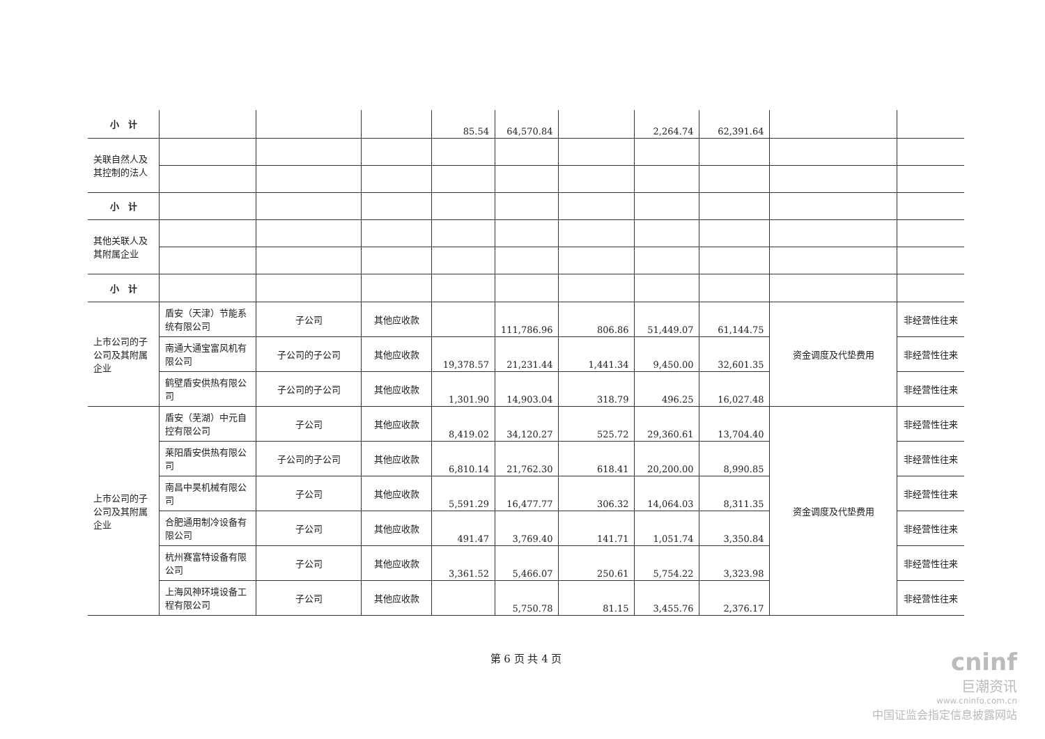| 小 计 | | | | 85.54 | 64,570.84 | | 2,264.74 | 62,391.64 | | |
| 关联自然人及其控制的法人 | | | | | | | | | | |
| 小 计 | | | | | | | | | | |
| 其他关联人及其附属企业 | | | | | | | | | | |
| 小 计 | | | | | | | | | | |
| 上市公司的子公司及其附属企业 | 盾安（天津）节能系统有限公司 | 子公司 | 其他应收款 | | 111,786.96 | 806.86 | 51,449.07 | 61,144.75 | 资金调度及代垫费用 | 非经营性往来 |
| | 南通大通宝富风机有限公司 | 子公司的子公司 | 其他应收款 | 19,378.57 | 21,231.44 | 1,441.34 | 9,450.00 | 32,601.35 | | 非经营性往来 |
| | 鹤壁盾安供热有限公司 | 子公司的子公司 | 其他应收款 | 1,301.90 | 14,903.04 | 318.79 | 496.25 | 16,027.48 | | 非经营性往来 |
| 上市公司的子公司及其附属企业 | 盾安（芜湖）中元自控有限公司 | 子公司 | 其他应收款 | 8,419.02 | 34,120.27 | 525.72 | 29,360.61 | 13,704.40 | 资金调度及代垫费用 | 非经营性往来 |
| | 莱阳盾安供热有限公司 | 子公司的子公司 | 其他应收款 | 6,810.14 | 21,762.30 | 618.41 | 20,200.00 | 8,990.85 | | 非经营性往来 |
| | 南昌中昊机械有限公司 | 子公司 | 其他应收款 | 5,591.29 | 16,477.77 | 306.32 | 14,064.03 | 8,311.35 | | 非经营性往来 |
| | 合肥通用制冷设备有限公司 | 子公司 | 其他应收款 | 491.47 | 3,769.40 | 141.71 | 1,051.74 | 3,350.84 | | 非经营性往来 |
| | 杭州赛富特设备有限公司 | 子公司 | 其他应收款 | 3,361.52 | 5,466.07 | 250.61 | 5,754.22 | 3,323.98 | | 非经营性往来 |
| | 上海风神环境设备工程有限公司 | 子公司 | 其他应收款 | | 5,750.78 | 81.15 | 3,455.76 | 2,376.17 | | 非经营性往来 |
第 6 页 共 4 页
cninf
巨潮资讯
www.cninfo.com.cn
中国证监会指定信息披露网站